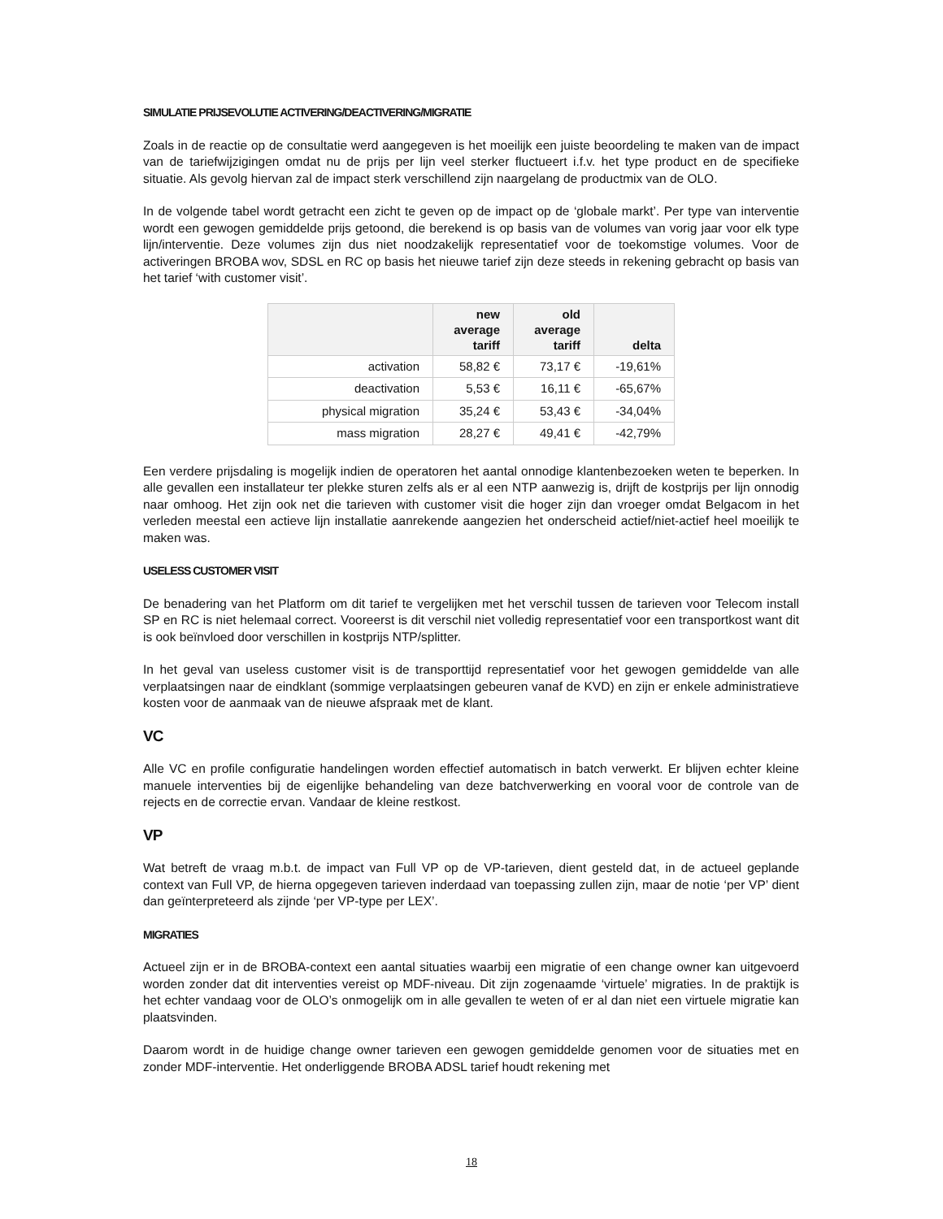SIMULATIE PRIJSEVOLUTIE ACTIVERING/DEACTIVERING/MIGRATIE
Zoals in de reactie op de consultatie werd aangegeven is het moeilijk een juiste beoordeling te maken van de impact van de tariefwijzigingen omdat nu de prijs per lijn veel sterker fluctueert i.f.v. het type product en de specifieke situatie. Als gevolg hiervan zal de impact sterk verschillend zijn naargelang de productmix van de OLO.
In de volgende tabel wordt getracht een zicht te geven op de impact op de ‘globale markt’. Per type van interventie wordt een gewogen gemiddelde prijs getoond, die berekend is op basis van de volumes van vorig jaar voor elk type lijn/interventie. Deze volumes zijn dus niet noodzakelijk representatief voor de toekomstige volumes. Voor de activeringen BROBA wov, SDSL en RC op basis het nieuwe tarief zijn deze steeds in rekening gebracht op basis van het tarief ‘with customer visit’.
| | new average tariff | old average tariff | delta |
| --- | --- | --- | --- |
| activation | 58,82 € | 73,17 € | -19,61% |
| deactivation | 5,53 € | 16,11 € | -65,67% |
| physical migration | 35,24 € | 53,43 € | -34,04% |
| mass migration | 28,27 € | 49,41 € | -42,79% |
Een verdere prijsdaling is mogelijk indien de operatoren het aantal onnodige klantenbezoeken weten te beperken. In alle gevallen een installateur ter plekke sturen zelfs als er al een NTP aanwezig is, drijft de kostprijs per lijn onnodig naar omhoog. Het zijn ook net die tarieven with customer visit die hoger zijn dan vroeger omdat Belgacom in het verleden meestal een actieve lijn installatie aanrekende aangezien het onderscheid actief/niet-actief heel moeilijk te maken was.
USELESS CUSTOMER VISIT
De benadering van het Platform om dit tarief te vergelijken met het verschil tussen de tarieven voor Telecom install SP en RC is niet helemaal correct. Vooreerst is dit verschil niet volledig representatief voor een transportkost want dit is ook beïnvloed door verschillen in kostprijs NTP/splitter.
In het geval van useless customer visit is de transporttijd representatief voor het gewogen gemiddelde van alle verplaatsingen naar de eindklant (sommige verplaatsingen gebeuren vanaf de KVD) en zijn er enkele administratieve kosten voor de aanmaak van de nieuwe afspraak met de klant.
VC
Alle VC en profile configuratie handelingen worden effectief automatisch in batch verwerkt. Er blijven echter kleine manuele interventies bij de eigenlijke behandeling van deze batchverwerking en vooral voor de controle van de rejects en de correctie ervan. Vandaar de kleine restkost.
VP
Wat betreft de vraag m.b.t. de impact van Full VP op de VP-tarieven, dient gesteld dat, in de actueel geplande context van Full VP, de hierna opgegeven tarieven inderdaad van toepassing zullen zijn, maar de notie ‘per VP’ dient dan geïnterpreteerd als zijnde ‘per VP-type per LEX’.
MIGRATIES
Actueel zijn er in de BROBA-context een aantal situaties waarbij een migratie of een change owner kan uitgevoerd worden zonder dat dit interventies vereist op MDF-niveau. Dit zijn zogenaamde ‘virtuele’ migraties. In de praktijk is het echter vandaag voor de OLO’s onmogelijk om in alle gevallen te weten of er al dan niet een virtuele migratie kan plaatsvinden.
Daarom wordt in de huidige change owner tarieven een gewogen gemiddelde genomen voor de situaties met en zonder MDF-interventie. Het onderliggende BROBA ADSL tarief houdt rekening met
18